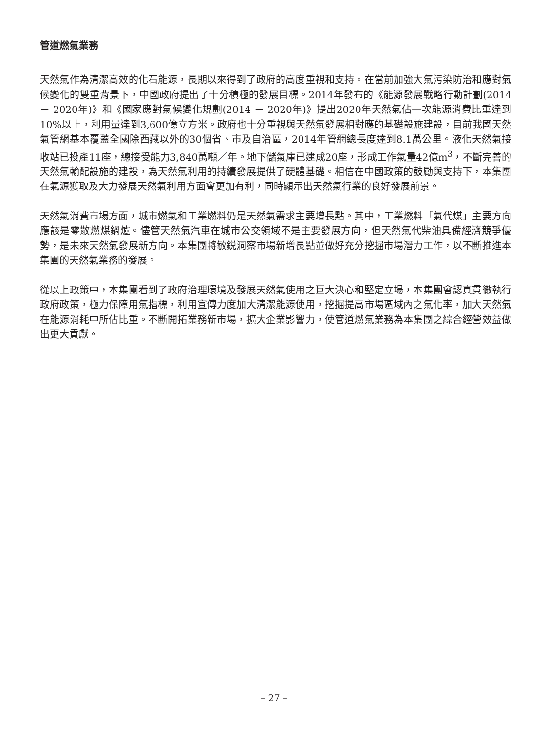管道燃氣業務
天然氣作為清潔高效的化石能源，長期以來得到了政府的高度重視和支持。在當前加強大氣污染防治和應對氣候變化的雙重背景下，中國政府提出了十分積極的發展目標。2014年發布的《能源發展戰略行動計劃(2014 － 2020年)》和《國家應對氣候變化規劃(2014 － 2020年)》提出2020年天然氣佔一次能源消費比重達到10%以上，利用量達到3,600億立方米。政府也十分重視與天然氣發展相對應的基礎設施建設，目前我國天然氣管網基本覆蓋全國除西藏以外的30個省、市及自治區，2014年管網總長度達到8.1萬公里。液化天然氣接收站已投產11座，總接受能力3,840萬噸／年。地下儲氣庫已建成20座，形成工作氣量42億m<sup>3</sup>，不斷完善的天然氣輸配設施的建設，為天然氣利用的持續發展提供了硬體基礎。相信在中國政策的鼓勵與支持下，本集團在氣源獲取及大力發展天然氣利用方面會更加有利，同時顯示出天然氣行業的良好發展前景。
天然氣消費市場方面，城市燃氣和工業燃料仍是天然氣需求主要增長點。其中，工業燃料「氣代煤」主要方向應該是零散燃煤鍋爐。儘管天然氣汽車在城市公交領域不是主要發展方向，但天然氣代柴油具備經濟競爭優勢，是未來天然氣發展新方向。本集團將敏鋭洞察市場新增長點並做好充分挖掘市場潛力工作，以不斷推進本集團的天然氣業務的發展。
從以上政策中，本集團看到了政府治理環境及發展天然氣使用之巨大決心和堅定立場，本集團會認真貫徹執行政府政策，極力保障用氣指標，利用宣傳力度加大清潔能源使用，挖掘提高市場區域內之氣化率，加大天然氣在能源消耗中所佔比重。不斷開拓業務新市場，擴大企業影響力，使管道燃氣業務為本集團之綜合經營效益做出更大貢獻。
– 27 –